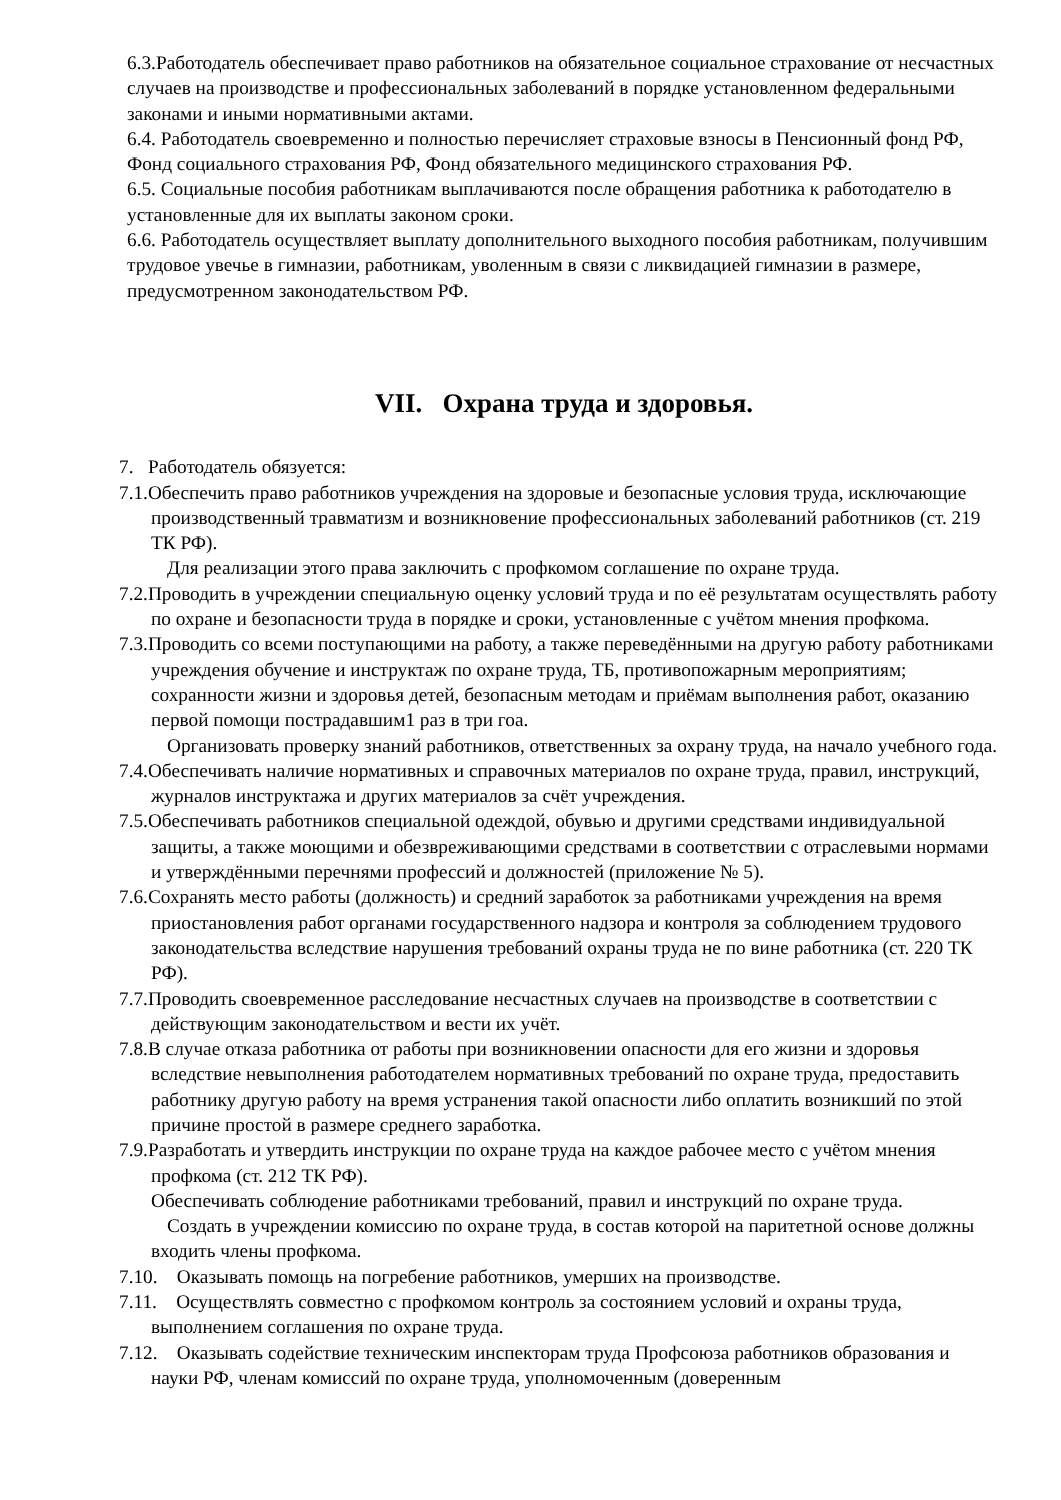6.3.Работодатель обеспечивает право работников на обязательное социальное страхование от несчастных случаев на производстве и профессиональных заболеваний в порядке установленном федеральными законами и иными нормативными актами.
6.4. Работодатель своевременно и полностью перечисляет страховые взносы в Пенсионный фонд РФ, Фонд социального страхования РФ, Фонд обязательного медицинского страхования РФ.
6.5. Социальные пособия работникам выплачиваются после обращения работника к работодателю в установленные для их выплаты законом сроки.
6.6. Работодатель осуществляет выплату дополнительного выходного пособия работникам, получившим трудовое увечье в гимназии, работникам, уволенным в связи с ликвидацией гимназии в размере, предусмотренном законодательством РФ.
VII. Охрана труда и здоровья.
7. Работодатель обязуется:
7.1.Обеспечить право работников учреждения на здоровые и безопасные условия труда, исключающие производственный травматизм и возникновение профессиональных заболеваний работников (ст. 219 ТК РФ).
Для реализации этого права заключить с профкомом соглашение по охране труда.
7.2.Проводить в учреждении специальную оценку условий труда и по её результатам осуществлять работу по охране и безопасности труда в порядке и сроки, установленные с учётом мнения профкома.
7.3.Проводить со всеми поступающими на работу, а также переведёнными на другую работу работниками учреждения обучение и инструктаж по охране труда, ТБ, противопожарным мероприятиям; сохранности жизни и здоровья детей, безопасным методам и приёмам выполнения работ, оказанию первой помощи пострадавшим1 раз в три гоа.
Организовать проверку знаний работников, ответственных за охрану труда, на начало учебного года.
7.4.Обеспечивать наличие нормативных и справочных материалов по охране труда, правил, инструкций, журналов инструктажа и других материалов за счёт учреждения.
7.5.Обеспечивать работников специальной одеждой, обувью и другими средствами индивидуальной защиты, а также моющими и обезвреживающими средствами в соответствии с отраслевыми нормами и утверждёнными перечнями профессий и должностей (приложение № 5).
7.6.Сохранять место работы (должность) и средний заработок за работниками учреждения на время приостановления работ органами государственного надзора и контроля за соблюдением трудового законодательства вследствие нарушения требований охраны труда не по вине работника (ст. 220 ТК РФ).
7.7.Проводить своевременное расследование несчастных случаев на производстве в соответствии с действующим законодательством и вести их учёт.
7.8.В случае отказа работника от работы при возникновении опасности для его жизни и здоровья вследствие невыполнения работодателем нормативных требований по охране труда, предоставить работнику другую работу на время устранения такой опасности либо оплатить возникший по этой причине простой в размере среднего заработка.
7.9.Разработать и утвердить инструкции по охране труда на каждое рабочее место с учётом мнения профкома (ст. 212 ТК РФ).
Обеспечивать соблюдение работниками требований, правил и инструкций по охране труда.
Создать в учреждении комиссию по охране труда, в состав которой на паритетной основе должны входить члены профкома.
7.10. Оказывать помощь на погребение работников, умерших на производстве.
7.11. Осуществлять совместно с профкомом контроль за состоянием условий и охраны труда, выполнением соглашения по охране труда.
7.12. Оказывать содействие техническим инспекторам труда Профсоюза работников образования и науки РФ, членам комиссий по охране труда, уполномоченным (доверенным